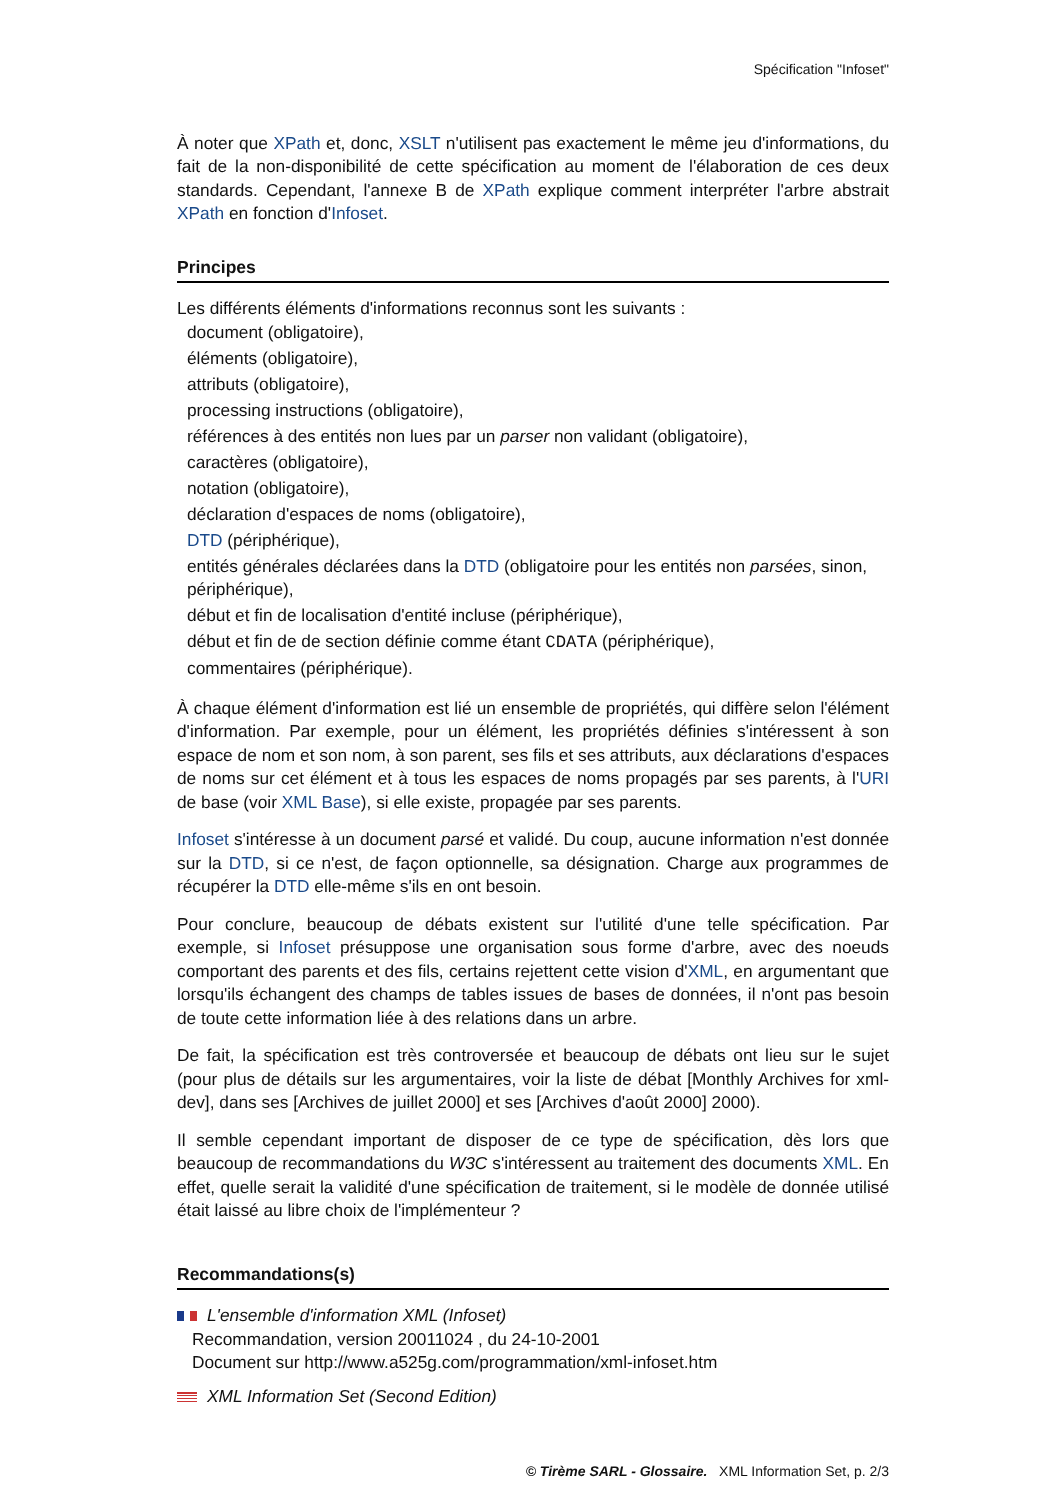Spécification "Infoset"
À noter que XPath et, donc, XSLT n'utilisent pas exactement le même jeu d'informations, du fait de la non-disponibilité de cette spécification au moment de l'élaboration de ces deux standards. Cependant, l'annexe B de XPath explique comment interpréter l'arbre abstrait XPath en fonction d'Infoset.
Principes
Les différents éléments d'informations reconnus sont les suivants :
document (obligatoire),
éléments (obligatoire),
attributs (obligatoire),
processing instructions (obligatoire),
références à des entités non lues par un parser non validant (obligatoire),
caractères (obligatoire),
notation (obligatoire),
déclaration d'espaces de noms (obligatoire),
DTD (périphérique),
entités générales déclarées dans la DTD (obligatoire pour les entités non parsées, sinon, périphérique),
début et fin de localisation d'entité incluse (périphérique),
début et fin de de section définie comme étant CDATA (périphérique),
commentaires (périphérique).
À chaque élément d'information est lié un ensemble de propriétés, qui diffère selon l'élément d'information. Par exemple, pour un élément, les propriétés définies s'intéressent à son espace de nom et son nom, à son parent, ses fils et ses attributs, aux déclarations d'espaces de noms sur cet élément et à tous les espaces de noms propagés par ses parents, à l'URI de base (voir XML Base), si elle existe, propagée par ses parents.
Infoset s'intéresse à un document parsé et validé. Du coup, aucune information n'est donnée sur la DTD, si ce n'est, de façon optionnelle, sa désignation. Charge aux programmes de récupérer la DTD elle-même s'ils en ont besoin.
Pour conclure, beaucoup de débats existent sur l'utilité d'une telle spécification. Par exemple, si Infoset présuppose une organisation sous forme d'arbre, avec des noeuds comportant des parents et des fils, certains rejettent cette vision d'XML, en argumentant que lorsqu'ils échangent des champs de tables issues de bases de données, il n'ont pas besoin de toute cette information liée à des relations dans un arbre.
De fait, la spécification est très controversée et beaucoup de débats ont lieu sur le sujet (pour plus de détails sur les argumentaires, voir la liste de débat [Monthly Archives for xml-dev], dans ses [Archives de juillet 2000] et ses [Archives d'août 2000] 2000).
Il semble cependant important de disposer de ce type de spécification, dès lors que beaucoup de recommandations du W3C s'intéressent au traitement des documents XML. En effet, quelle serait la validité d'une spécification de traitement, si le modèle de donnée utilisé était laissé au libre choix de l'implémenteur ?
Recommandations(s)
L'ensemble d'information XML (Infoset)
Recommandation, version 20011024 , du 24-10-2001
Document sur http://www.a525g.com/programmation/xml-infoset.htm
XML Information Set (Second Edition)
© Tirème SARL - Glossaire. XML Information Set, p. 2/3